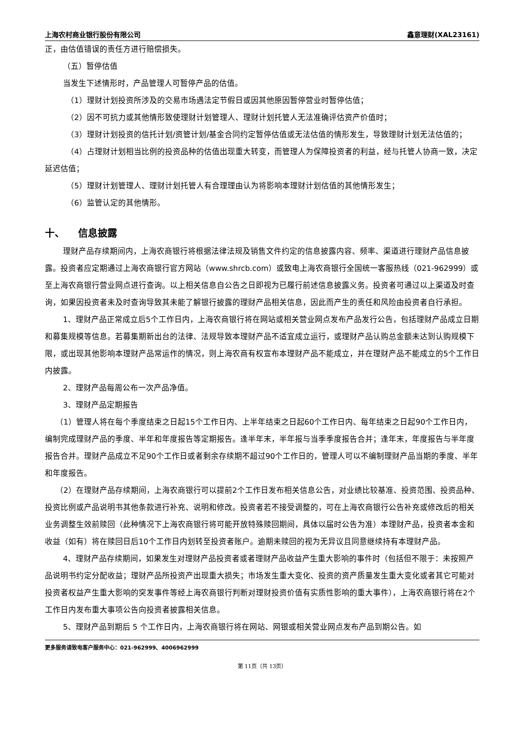上海农村商业银行股份有限公司 鑫意理财(XAL23161)
正，由估值错误的责任方进行赔偿损失。
（五）暂停估值
当发生下述情形时，产品管理人可暂停产品的估值。
（1）理财计划投资所涉及的交易市场遇法定节假日或因其他原因暂停营业时暂停估值；
（2）因不可抗力或其他情形致使理财计划管理人、理财计划托管人无法准确评估资产价值时；
（3）理财计划投资的信托计划/资管计划/基金合同约定暂停估值或无法估值的情形发生，导致理财计划无法估值的；
（4）占理财计划相当比例的投资品种的估值出现重大转变，而管理人为保障投资者的利益，经与托管人协商一致，决定延迟估值；
（5）理财计划管理人、理财计划托管人有合理理由认为将影响本理财计划估值的其他情形发生；
（6）监管认定的其他情形。
十、 信息披露
理财产品存续期间内，上海农商银行将根据法律法规及销售文件约定的信息披露内容、频率、渠道进行理财产品信息披露。投资者应定期通过上海农商银行官方网站（www.shrcb.com）或致电上海农商银行全国统一客服热线（021-962999）或至上海农商银行营业网点进行查询。以上相关信息自公告之日即视为已履行前述信息披露义务。投资者可通过以上渠道及时查询，如果因投资者未及时查询导致其未能了解银行披露的理财产品相关信息，因此而产生的责任和风险由投资者自行承担。
1、理财产品正常成立后5个工作日内，上海农商银行将在网站或相关营业网点发布产品发行公告，包括理财产品成立日期和募集规模等信息。若募集期新出台的法律、法规导致本理财产品不适宜成立运行，或理财产品认购总金额未达到认购规模下限，或出现其他影响本理财产品常运作的情况，则上海农商有权宣布本理财产品不能成立，并在理财产品不能成立的5个工作日内披露。
2、理财产品每周公布一次产品净值。
3、理财产品定期报告
（1）管理人将在每个季度结束之日起15个工作日内、上半年结束之日起60个工作日内、每年结束之日起90个工作日内，编制完成理财产品的季度、半年和年度报告等定期报告。逢半年末，半年报与当季季度报告合并；逢年末，年度报告与半年度报告合并。理财产品成立不足90个工作日或者剩余存续期不超过90个工作日的，管理人可以不编制理财产品当期的季度、半年和年度报告。
（2）在理财产品存续期间，上海农商银行可以提前2个工作日发布相关信息公告，对业绩比较基准、投资范围、投资品种、投资比例或产品说明书其他条款进行补充、说明和修改。投资者若不接受调整的，可在上海农商银行公告补充或修改后的相关业务调整生效前赎回（此种情况下上海农商银行将可能开放特殊赎回期间，具体以届时公告为准）本理财产品，投资者本金和收益（如有）将在赎回日后10个工作日内划转至投资者账户。逾期未赎回的视为无异议且同意继续持有本理财产品。
4、理财产品存续期间，如果发生对理财产品投资者或者理财产品收益产生重大影响的事件时（包括但不限于：未按照产品说明书约定分配收益；理财产品所投资产出现重大损失；市场发生重大变化、投资的资产质量发生重大变化或者其它可能对投资者权益产生重大影响的突发事件等经上海农商银行判断对理财投资价值有实质性影响的重大事件），上海农商银行将在2个工作日内发布重大事项公告向投资者披露相关信息。
5、理财产品到期后 5 个工作日内，上海农商银行将在网站、网银或相关营业网点发布产品到期公告。如
更多服务请致电客户服务中心：021-962999、4006962999
第 11页（共 13页）